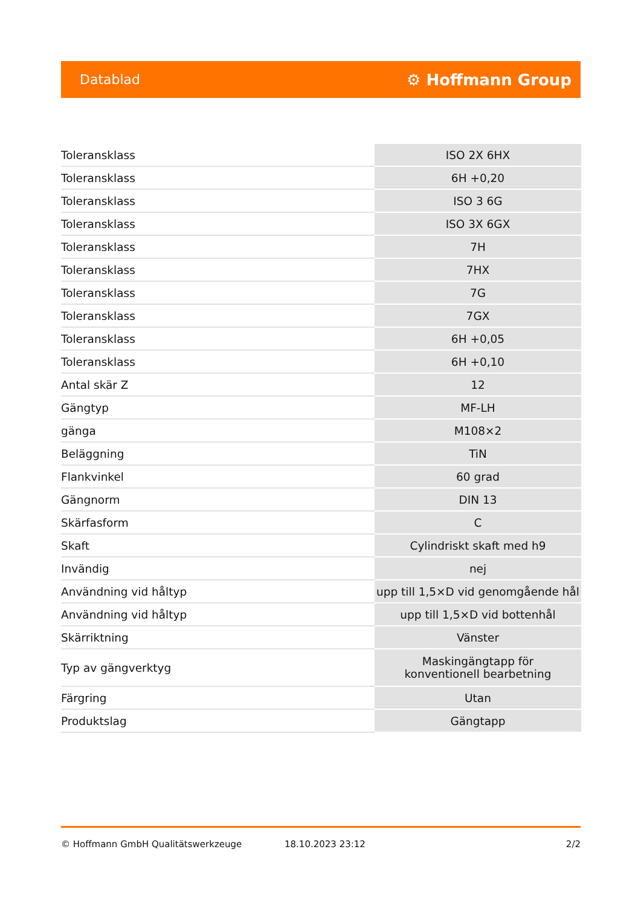Datablad ⚙ Hoffmann Group
| Toleransklass | ISO 2X 6HX |
| Toleransklass | 6H +0,20 |
| Toleransklass | ISO 3 6G |
| Toleransklass | ISO 3X 6GX |
| Toleransklass | 7H |
| Toleransklass | 7HX |
| Toleransklass | 7G |
| Toleransklass | 7GX |
| Toleransklass | 6H +0,05 |
| Toleransklass | 6H +0,10 |
| Antal skär Z | 12 |
| Gängtyp | MF-LH |
| gänga | M108×2 |
| Beläggning | TiN |
| Flankvinkel | 60 grad |
| Gängnorm | DIN 13 |
| Skärfasform | C |
| Skaft | Cylindriskt skaft med h9 |
| Invändig | nej |
| Användning vid håltyp | upp till 1,5×D vid genomgående hål |
| Användning vid håltyp | upp till 1,5×D vid bottenhål |
| Skärriktning | Vänster |
| Typ av gängverktyg | Maskingängtapp för konventionell bearbetning |
| Färgring | Utan |
| Produktslag | Gängtapp |
© Hoffmann GmbH Qualitätswerkzeuge 18.10.2023 23:12 2/2